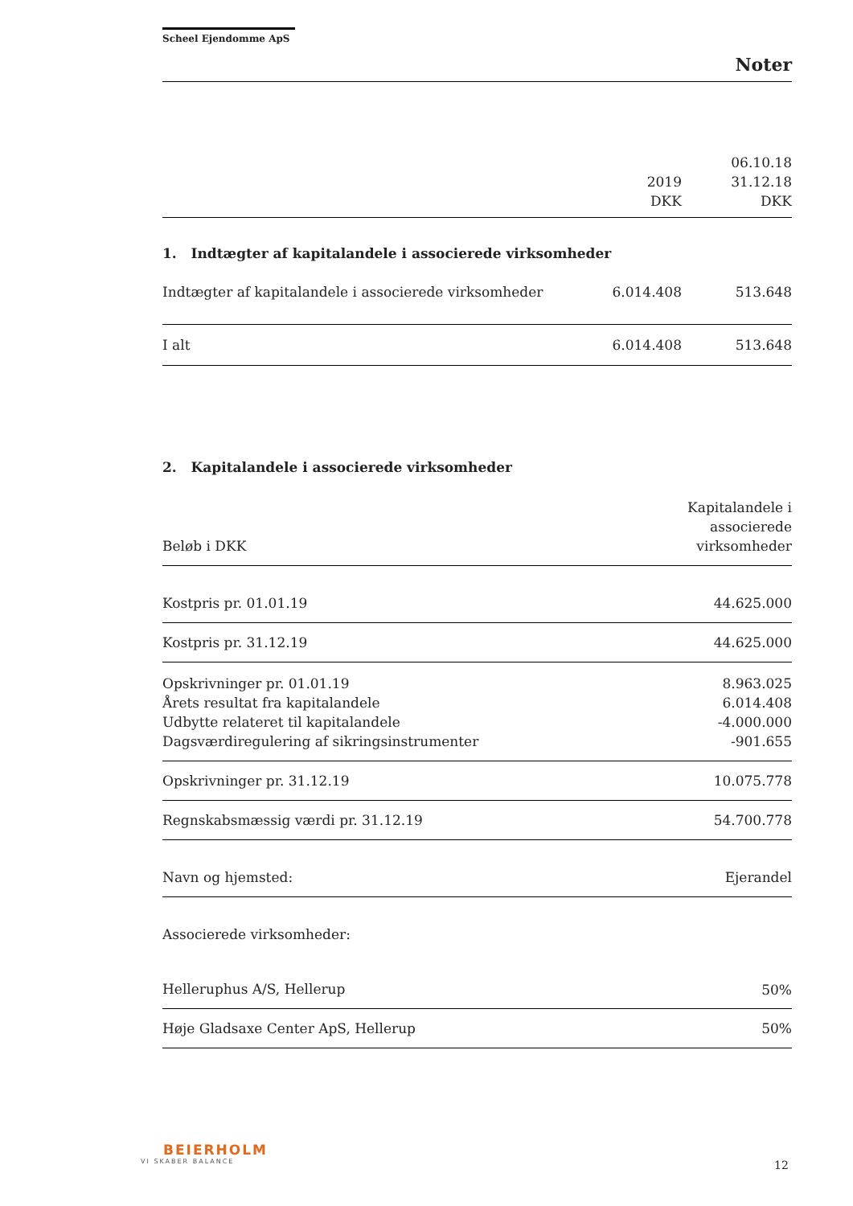Scheel Ejendomme ApS
Noter
| | 2019 DKK | 06.10.18 31.12.18 DKK |
1. Indtægter af kapitalandele i associerede virksomheder
| Indtægter af kapitalandele i associerede virksomheder | 6.014.408 | 513.648 |
| I alt | 6.014.408 | 513.648 |
2. Kapitalandele i associerede virksomheder
| Beløb i DKK | Kapitalandele i associerede virksomheder |
| Kostpris pr. 01.01.19 | 44.625.000 |
| Kostpris pr. 31.12.19 | 44.625.000 |
| Opskrivninger pr. 01.01.19 | 8.963.025 |
| Årets resultat fra kapitalandele | 6.014.408 |
| Udbytte relateret til kapitalandele | -4.000.000 |
| Dagsværdiregulering af sikringsinstrumenter | -901.655 |
| Opskrivninger pr. 31.12.19 | 10.075.778 |
| Regnskabsmæssig værdi pr. 31.12.19 | 54.700.778 |
| Navn og hjemsted: | Ejerandel |
| Associerede virksomheder: | |
| Helleruphus A/S, Hellerup | 50% |
| Høje Gladsaxe Center ApS, Hellerup | 50% |
BEIERHOLM
VI SKABER BALANCE
12